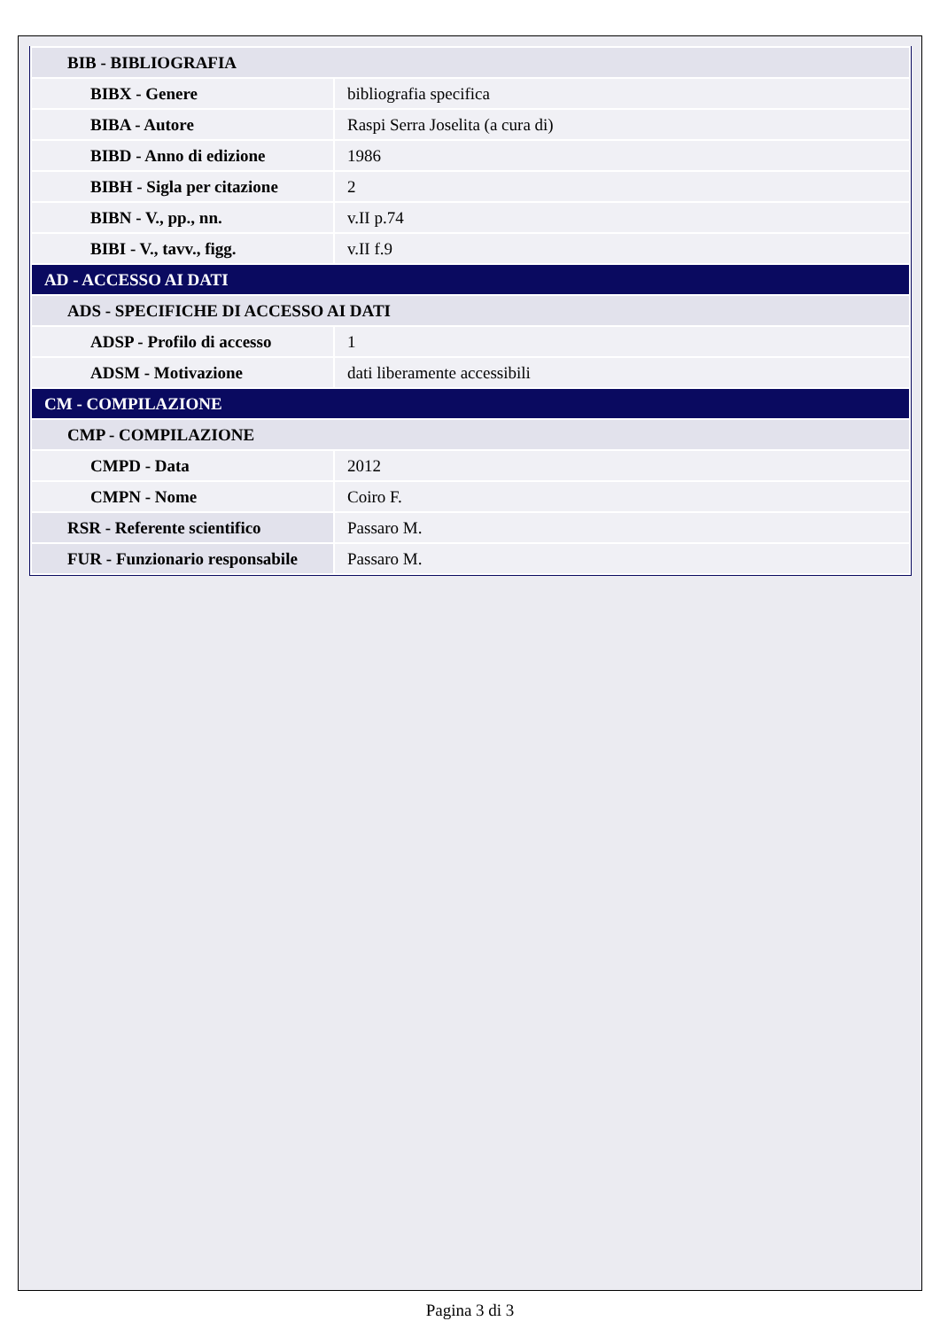| BIB - BIBLIOGRAFIA | |
| BIBX - Genere | bibliografia specifica |
| BIBA - Autore | Raspi Serra Joselita (a cura di) |
| BIBD - Anno di edizione | 1986 |
| BIBH - Sigla per citazione | 2 |
| BIBN - V., pp., nn. | v.II p.74 |
| BIBI - V., tavv., figg. | v.II f.9 |
| AD - ACCESSO AI DATI | |
| ADS - SPECIFICHE DI ACCESSO AI DATI | |
| ADSP - Profilo di accesso | 1 |
| ADSM - Motivazione | dati liberamente accessibili |
| CM - COMPILAZIONE | |
| CMP - COMPILAZIONE | |
| CMPD - Data | 2012 |
| CMPN - Nome | Coiro F. |
| RSR - Referente scientifico | Passaro M. |
| FUR - Funzionario responsabile | Passaro M. |
Pagina 3 di 3